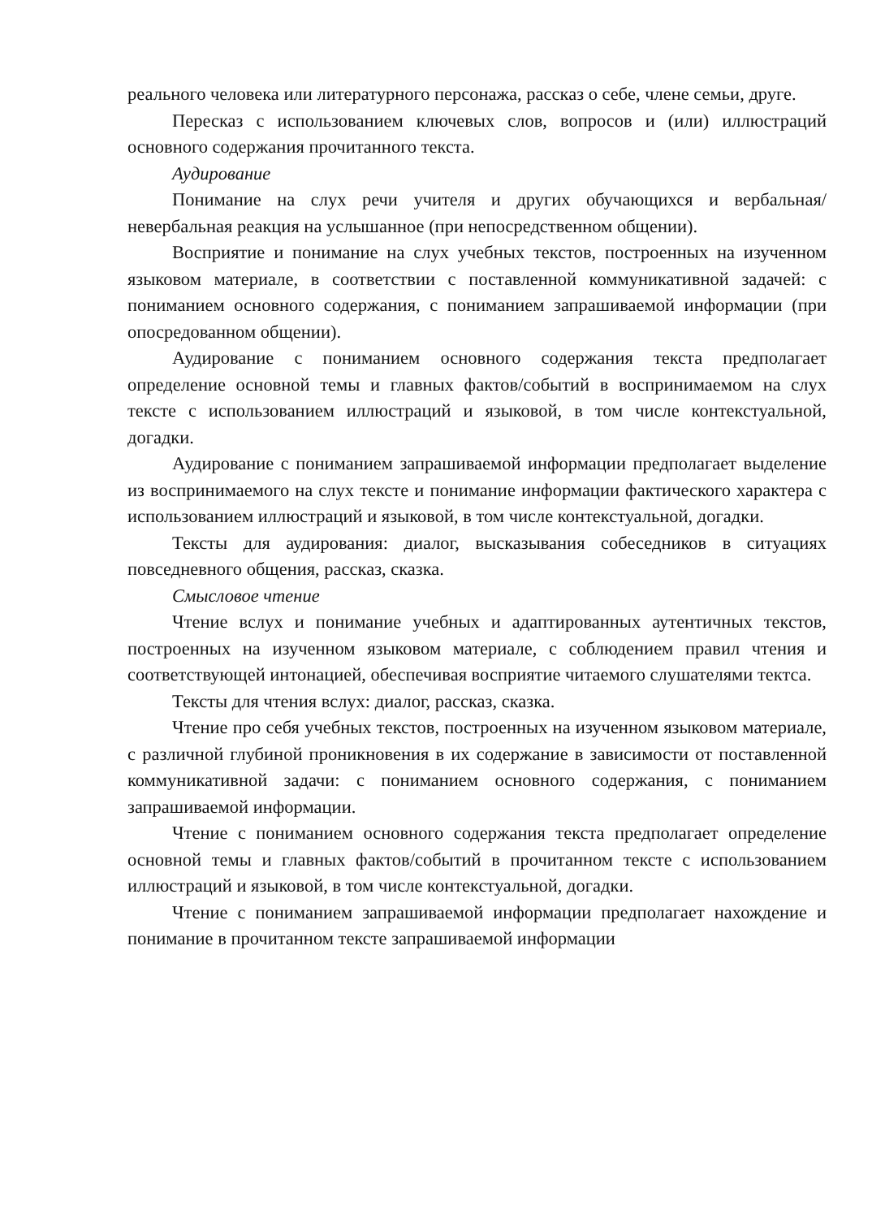реального человека или литературного персонажа, рассказ о себе, члене семьи, друге.
Пересказ с использованием ключевых слов, вопросов и (или) иллюстраций основного содержания прочитанного текста.
Аудирование
Понимание на слух речи учителя и других обучающихся и вербальная/невербальная реакция на услышанное (при непосредственном общении).
Восприятие и понимание на слух учебных текстов, построенных на изученном языковом материале, в соответствии с поставленной коммуникативной задачей: с пониманием основного содержания, с пониманием запрашиваемой информации (при опосредованном общении).
Аудирование с пониманием основного содержания текста предполагает определение основной темы и главных фактов/событий в воспринимаемом на слух тексте с использованием иллюстраций и языковой, в том числе контекстуальной, догадки.
Аудирование с пониманием запрашиваемой информации предполагает выделение из воспринимаемого на слух тексте и понимание информации фактического характера с использованием иллюстраций и языковой, в том числе контекстуальной, догадки.
Тексты для аудирования: диалог, высказывания собеседников в ситуациях повседневного общения, рассказ, сказка.
Смысловое чтение
Чтение вслух и понимание учебных и адаптированных аутентичных текстов, построенных на изученном языковом материале, с соблюдением правил чтения и соответствующей интонацией, обеспечивая восприятие читаемого слушателями тектса.
Тексты для чтения вслух: диалог, рассказ, сказка.
Чтение про себя учебных текстов, построенных на изученном языковом материале, с различной глубиной проникновения в их содержание в зависимости от поставленной коммуникативной задачи: с пониманием основного содержания, с пониманием запрашиваемой информации.
Чтение с пониманием основного содержания текста предполагает определение основной темы и главных фактов/событий в прочитанном тексте с использованием иллюстраций и языковой, в том числе контекстуальной, догадки.
Чтение с пониманием запрашиваемой информации предполагает нахождение и понимание в прочитанном тексте запрашиваемой информации